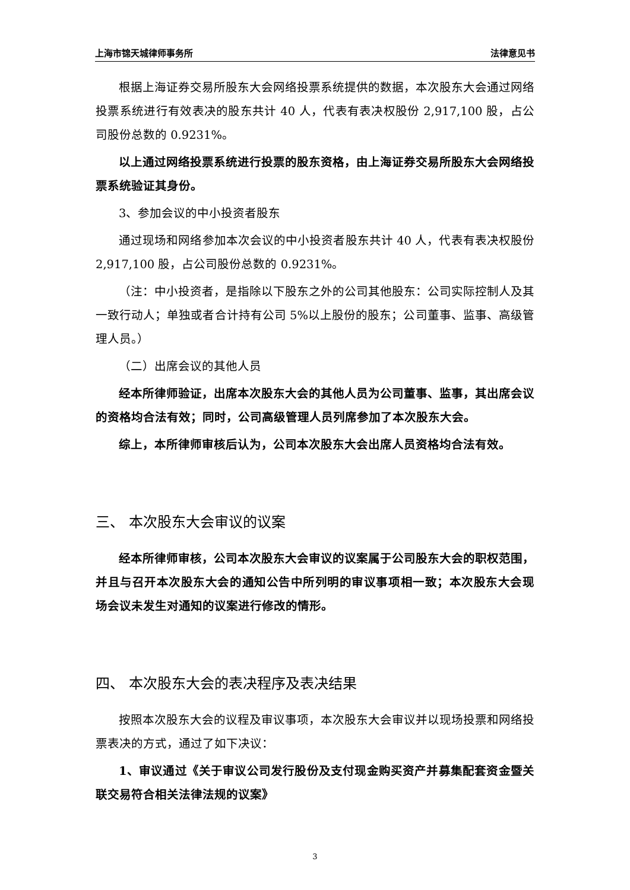上海市锦天城律师事务所 法律意见书
根据上海证券交易所股东大会网络投票系统提供的数据，本次股东大会通过网络投票系统进行有效表决的股东共计 40 人，代表有表决权股份 2,917,100 股，占公司股份总数的 0.9231%。
以上通过网络投票系统进行投票的股东资格，由上海证券交易所股东大会网络投票系统验证其身份。
3、参加会议的中小投资者股东
通过现场和网络参加本次会议的中小投资者股东共计 40 人，代表有表决权股份 2,917,100 股，占公司股份总数的 0.9231%。
（注：中小投资者，是指除以下股东之外的公司其他股东：公司实际控制人及其一致行动人；单独或者合计持有公司 5%以上股份的股东；公司董事、监事、高级管理人员。）
（二）出席会议的其他人员
经本所律师验证，出席本次股东大会的其他人员为公司董事、监事，其出席会议的资格均合法有效；同时，公司高级管理人员列席参加了本次股东大会。
综上，本所律师审核后认为，公司本次股东大会出席人员资格均合法有效。
三、 本次股东大会审议的议案
经本所律师审核，公司本次股东大会审议的议案属于公司股东大会的职权范围，并且与召开本次股东大会的通知公告中所列明的审议事项相一致；本次股东大会现场会议未发生对通知的议案进行修改的情形。
四、 本次股东大会的表决程序及表决结果
按照本次股东大会的议程及审议事项，本次股东大会审议并以现场投票和网络投票表决的方式，通过了如下决议：
1、审议通过《关于审议公司发行股份及支付现金购买资产并募集配套资金暨关联交易符合相关法律法规的议案》
3